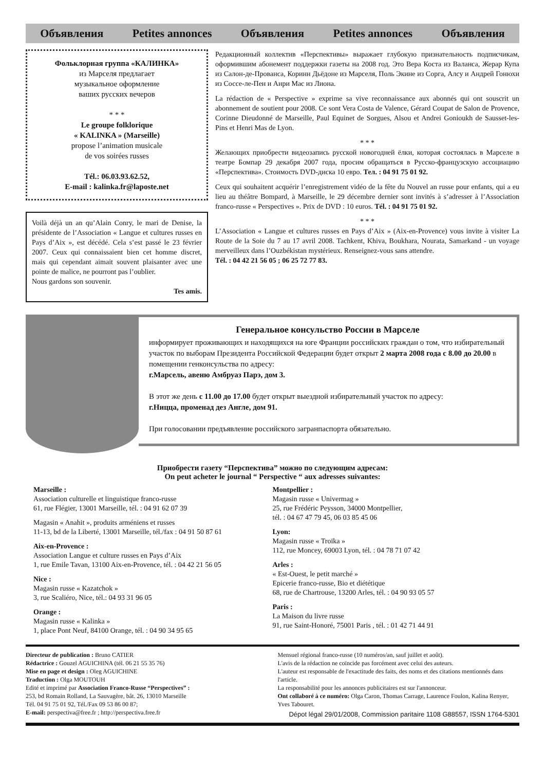Объявления Petites annonces Объявления Petites annonces Объявления
Фольклорная группа «КАЛИНКА»
из Марселя предлагает
музыкальное оформление
ваших русских вечеров
* * *
Le groupe folklorique
« KALINKA » (Marseille)
propose l’animation musicale
de vos soirées russes
Tél.: 06.03.93.62.52,
E-mail : kalinka.fr@laposte.net
Voilà déjà un an qu’Alain Conry, le mari de Denise, la présidente de l’Association « Langue et cultures russes en Pays d’Aix », est décédé. Cela s’est passé le 23 février 2007. Ceux qui connaissaient bien cet homme discret, mais qui cependant aimait souvent plaisanter avec une pointe de malice, ne pourront pas l’oublier.
Nous gardons son souvenir.
Tes amis.
Редакционный коллектив «Перспективы» выражает глубокую признательность подписчикам, оформившим абонемент поддержки газеты на 2008 год. Это Вера Коста из Валанса, Жерар Купа из Салон-де-Прованса, Коринн Дьёдоне из Марселя, Поль Экине из Сорга, Алсу и Андрей Гонюхи из Соссе-ле-Пен и Анри Мас из Лиона.
La rédaction de « Perspective » exprime sa vive reconnaissance aux abonnés qui ont souscrit un abonnement de soutient pour 2008. Ce sont Vera Costa de Valence, Gérard Coupat de Salon de Provence, Corinne Dieudonné de Marseille, Paul Equinet de Sorgues, Alsou et Andrei Gonioukh de Sausset-les-Pins et Henri Mas de Lyon.
* * *
Желающих приобрести видеозапись русской новогодней ёлки, которая состоялась в Марселе в театре Бомпар 29 декабря 2007 года, просим обращаться в Русско-французскую ассоциацию «Перспектива». Стоимость DVD-диска 10 евро. Тел. : 04 91 75 01 92.
Ceux qui souhaitent acquérir l’enregistrement vidéo de la fête du Nouvel an russe pour enfants, qui a eu lieu au théâtre Bompard, à Marseille, le 29 décembre dernier sont invités à s’adresser à l’Association franco-russe « Perspectives ». Prix de DVD : 10 euros. Tél. : 04 91 75 01 92.
* * *
L’Association « Langue et cultures russes en Pays d’Aix » (Aix-en-Provence) vous invite à visiter La Route de la Soie du 7 au 17 avril 2008. Tachkent, Khiva, Boukhara, Nourata, Samarkand - un voyage merveilleux dans l’Ouzbékistan mystérieux. Renseignez-vous sans attendre.
Tél. : 04 42 21 56 05 ; 06 25 72 77 83.
Генеральное консульство России в Марселе
информирует проживающих и находящихся на юге Франции российских граждан о том, что избирательный участок по выборам Президента Российской Федерации будет открыт 2 марта 2008 года с 8.00 до 20.00 в помещении генконсульства по адресу:
г.Марсель, авеню Амбруаз Парэ, дом 3.
В этот же день с 11.00 до 17.00 будет открыт выездной избирательный участок по адресу:
г.Ницца, променад дез Англе, дом 91.
При голосовании предъявление российского загранпаспорта обязательно.
Приобрести газету “Перспектива” можно по следующим адресам:
On peut acheter le journal “ Perspective “ aux adresses suivantes:
Marseille :
Association culturelle et linguistique franco-russe
61, rue Flégier, 13001 Marseille, tél. : 04 91 62 07 39
Magasin « Anahit », produits arméniens et russes
11-13, bd de la Liberté, 13001 Marseille, tél./fax : 04 91 50 87 61
Aix-en-Provence :
Association Langue et culture russes en Pays d’Aix
1, rue Emile Tavan, 13100 Aix-en-Provence, tél. : 04 42 21 56 05
Nice :
Magasin russe « Kazatchok »
3, rue Scaliéro, Nice, tél.: 04 93 31 96 05
Orange :
Magasin russe « Kalinka »
1, place Pont Neuf, 84100 Orange, tél. : 04 90 34 95 65
Montpellier :
Magasin russe « Univermag »
25, rue Frédéric Peysson, 34000 Montpellier,
tél. : 04 67 47 79 45, 06 03 85 45 06
Lyon:
Magasin russe « Troïka »
112, rue Moncey, 69003 Lyon, tél. : 04 78 71 07 42
Arles :
« Est-Ouest, le petit marché »
Epicerie franco-russe, Bio et diététique
68, rue de Chartrouse, 13200 Arles, tél. : 04 90 93 05 57
Paris :
La Maison du livre russe
91, rue Saint-Honoré, 75001 Paris , tél. : 01 42 71 44 91
Directeur de publication : Bruno CATIER
Rédactrice : Gouzel AGUICHINA (tél. 06 21 55 35 76)
Mise en page et design : Oleg AGUICHINE
Traduction : Olga MOUTOUH
Edité et imprimé par Association Franco-Russe “Perspectives” :
253, bd Romain Rolland, La Sauvagère, bât. 26, 13010 Marseille
Tél. 04 91 75 01 92, Tél./Fax 09 53 86 00 87;
E-mail: perspectiva@free.fr ; http://perspectiva.free.fr
Mensuel régional franco-russe (10 numéros/an, sauf juillet et août).
L'avis de la rédaction ne coïncide pas forcément avec celui des auteurs.
L'auteur est responsable de l'exactitude des faits, des noms et des citations mentionnés dans l'article.
La responsabilité pour les annonces publicitaires est sur l'annonceur.
Ont collaboré à ce numéro: Olga Caron, Thomas Carrage, Laurence Foulon, Kalina Renyer, Yves Tabouret.
Dépot légal 29/01/2008, Commission paritaire 1108 G88557, ISSN 1764-5301